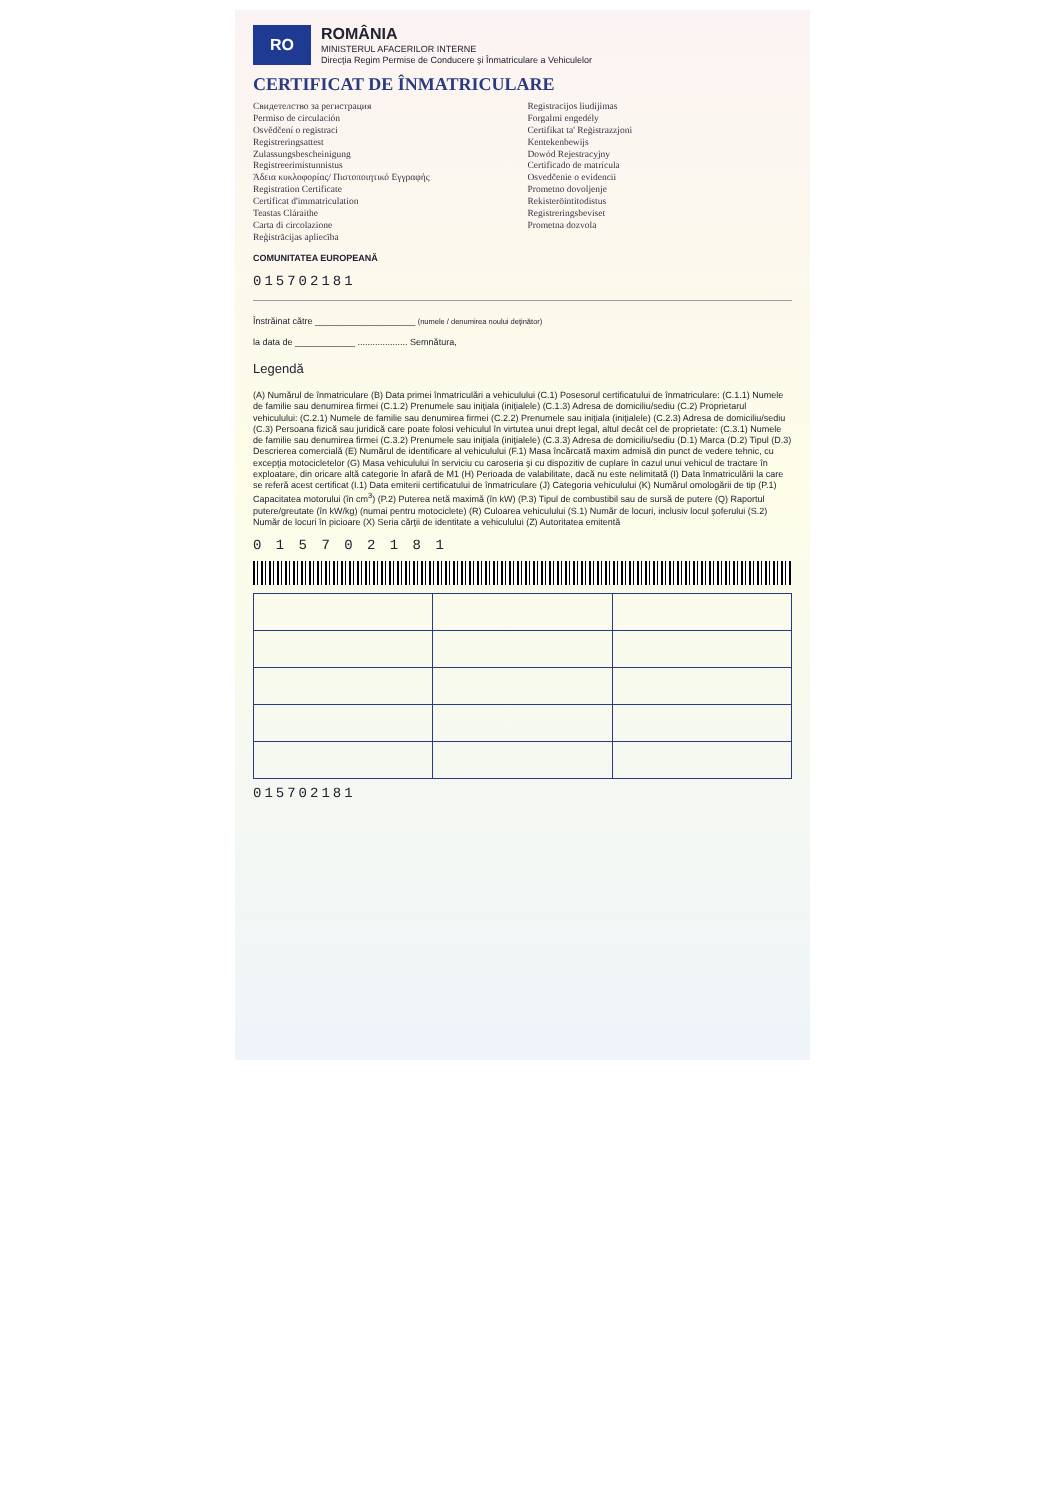RO
ROMÂNIA
MINISTERUL AFACERILOR INTERNE
Direcţia Regim Permise de Conducere şi Înmatriculare a Vehiculelor
CERTIFICAT DE ÎNMATRICULARE
Свидетелство за регистрация
Permiso de circulación
Osvědčení o registraci
Registreringsattest
Zulassungsbescheinigung
Registreerimistunnistus
Άδεια κυκλοφορίας/ Πιστοποιητικό Εγγραφής
Registration Certificate
Certificat d'immatriculation
Teastas Cláraithe
Carta di circolazione
Reģistrācijas apliecība
Registracijos liudijimas
Forgalmi engedély
Certifikat ta' Reġistrazzjoni
Kentekenbewijs
Dowód Rejestracyjny
Certificado de matrícula
Osvedčenie o evidencii
Prometno dovoljenje
Rekisteröintitodistus
Registreringsbeviset
Prometna dozvola
COMUNITATEA EUROPEANĂ
015702181
Înstrăinat către ____________________ (numele / denumirea noului deţinător)
la data de ____________ .................... Semnătura,
Legendă
(A) Numărul de înmatriculare (B) Data primei înmatriculări a vehiculului (C.1) Posesorul certificatului de înmatriculare: (C.1.1) Numele de familie sau denumirea firmei (C.1.2) Prenumele sau iniţiala (iniţialele) (C.1.3) Adresa de domiciliu/sediu (C.2) Proprietarul vehiculului: (C.2.1) Numele de familie sau denumirea firmei (C.2.2) Prenumele sau iniţiala (iniţialele) (C.2.3) Adresa de domiciliu/sediu (C.3) Persoana fizică sau juridică care poate folosi vehiculul în virtutea unui drept legal, altul decât cel de proprietate: (C.3.1) Numele de familie sau denumirea firmei (C.3.2) Prenumele sau iniţiala (iniţialele) (C.3.3) Adresa de domiciliu/sediu (D.1) Marca (D.2) Tipul (D.3) Descrierea comercială (E) Numărul de identificare al vehiculului (F.1) Masa încărcată maxim admisă din punct de vedere tehnic, cu excepţia motocicletelor (G) Masa vehiculului în serviciu cu caroseria şi cu dispozitiv de cuplare în cazul unui vehicul de tractare în exploatare, din oricare altă categorie în afară de M1 (H) Perioada de valabilitate, dacă nu este nelimitată (I) Data înmatriculării la care se referă acest certificat (I.1) Data emiterii certificatului de înmatriculare (J) Categoria vehiculului (K) Numărul omologării de tip (P.1) Capacitatea motorului (în cm<sup>3</sup>) (P.2) Puterea netă maximă (în kW) (P.3) Tipul de combustibil sau de sursă de putere (Q) Raportul putere/greutate (în kW/kg) (numai pentru motociclete) (R) Culoarea vehiculului (S.1) Număr de locuri, inclusiv locul şoferului (S.2) Număr de locuri în picioare (X) Seria cărţii de identitate a vehiculului (Z) Autoritatea emitentă
0 1 5 7 0 2 1 8 1
015702181